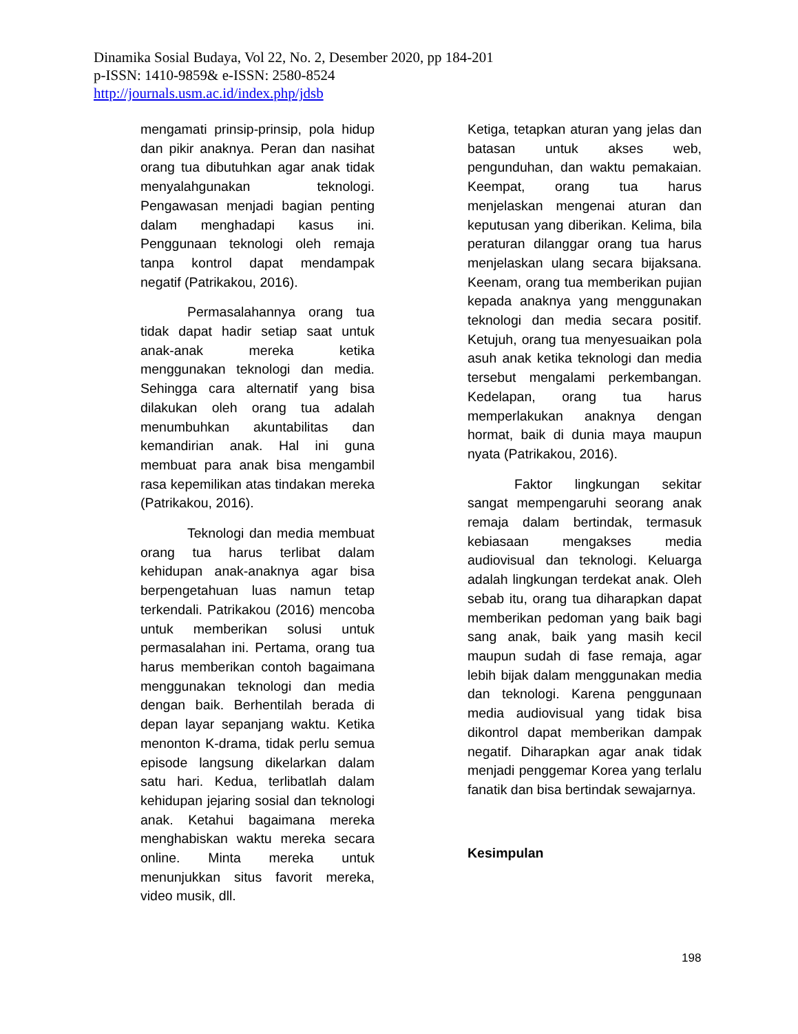Dinamika Sosial Budaya, Vol 22, No. 2, Desember 2020, pp 184-201
p-ISSN: 1410-9859& e-ISSN: 2580-8524
http://journals.usm.ac.id/index.php/jdsb
mengamati prinsip-prinsip, pola hidup dan pikir anaknya. Peran dan nasihat orang tua dibutuhkan agar anak tidak menyalahgunakan teknologi. Pengawasan menjadi bagian penting dalam menghadapi kasus ini. Penggunaan teknologi oleh remaja tanpa kontrol dapat mendampak negatif (Patrikakou, 2016).
Permasalahannya orang tua tidak dapat hadir setiap saat untuk anak-anak mereka ketika menggunakan teknologi dan media. Sehingga cara alternatif yang bisa dilakukan oleh orang tua adalah menumbuhkan akuntabilitas dan kemandirian anak. Hal ini guna membuat para anak bisa mengambil rasa kepemilikan atas tindakan mereka (Patrikakou, 2016).
Teknologi dan media membuat orang tua harus terlibat dalam kehidupan anak-anaknya agar bisa berpengetahuan luas namun tetap terkendali. Patrikakou (2016) mencoba untuk memberikan solusi untuk permasalahan ini. Pertama, orang tua harus memberikan contoh bagaimana menggunakan teknologi dan media dengan baik. Berhentilah berada di depan layar sepanjang waktu. Ketika menonton K-drama, tidak perlu semua episode langsung dikelarkan dalam satu hari. Kedua, terlibatlah dalam kehidupan jejaring sosial dan teknologi anak. Ketahui bagaimana mereka menghabiskan waktu mereka secara online. Minta mereka untuk menunjukkan situs favorit mereka, video musik, dll.
Ketiga, tetapkan aturan yang jelas dan batasan untuk akses web, pengunduhan, dan waktu pemakaian. Keempat, orang tua harus menjelaskan mengenai aturan dan keputusan yang diberikan. Kelima, bila peraturan dilanggar orang tua harus menjelaskan ulang secara bijaksana. Keenam, orang tua memberikan pujian kepada anaknya yang menggunakan teknologi dan media secara positif. Ketujuh, orang tua menyesuaikan pola asuh anak ketika teknologi dan media tersebut mengalami perkembangan. Kedelapan, orang tua harus memperlakukan anaknya dengan hormat, baik di dunia maya maupun nyata (Patrikakou, 2016).
Faktor lingkungan sekitar sangat mempengaruhi seorang anak remaja dalam bertindak, termasuk kebiasaan mengakses media audiovisual dan teknologi. Keluarga adalah lingkungan terdekat anak. Oleh sebab itu, orang tua diharapkan dapat memberikan pedoman yang baik bagi sang anak, baik yang masih kecil maupun sudah di fase remaja, agar lebih bijak dalam menggunakan media dan teknologi. Karena penggunaan media audiovisual yang tidak bisa dikontrol dapat memberikan dampak negatif. Diharapkan agar anak tidak menjadi penggemar Korea yang terlalu fanatik dan bisa bertindak sewajarnya.
Kesimpulan
198